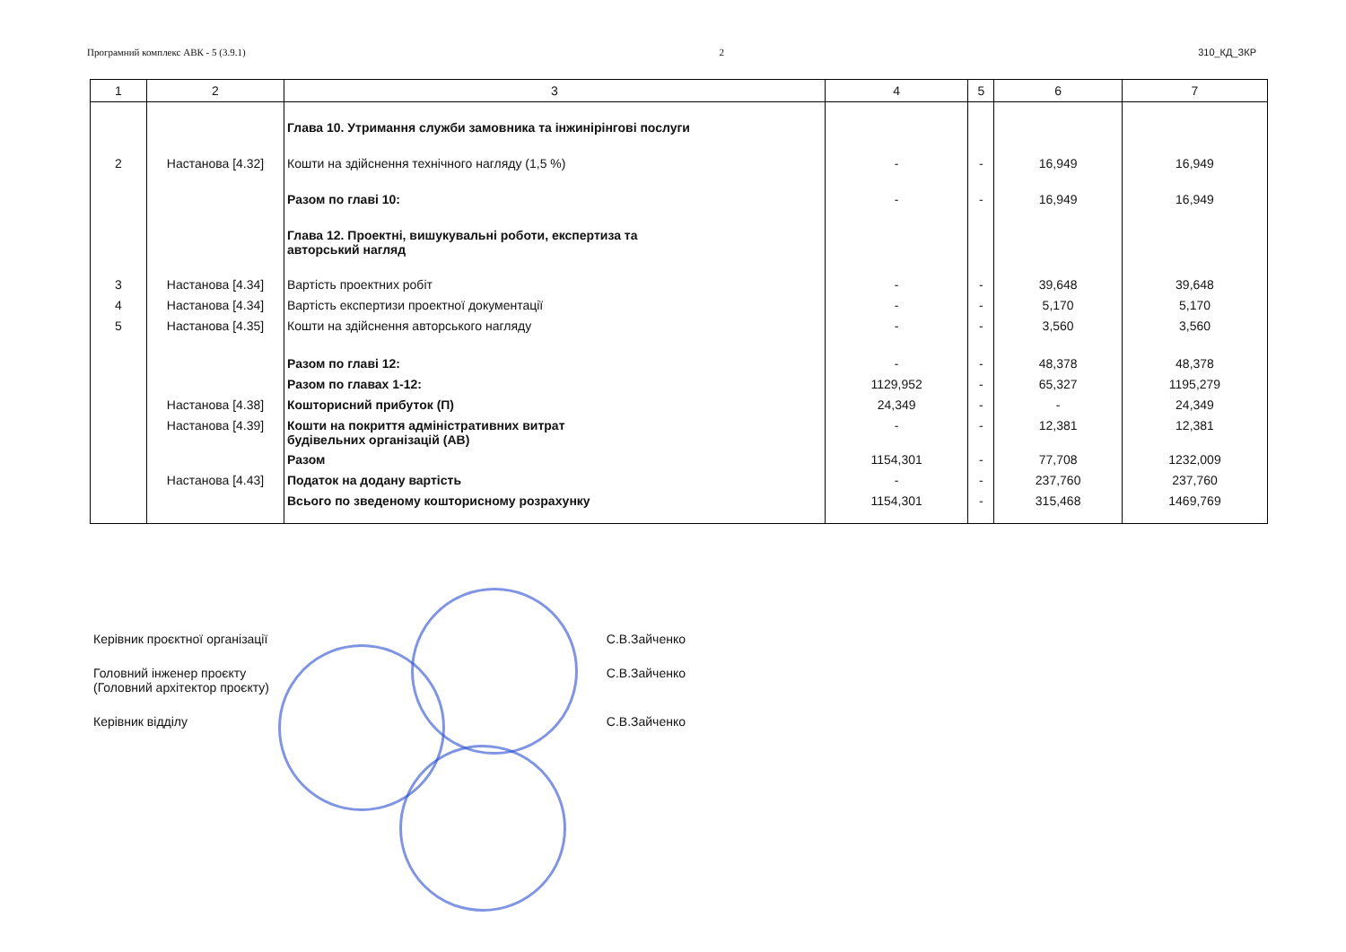Програмний комплекс АВК - 5 (3.9.1) 2 310_КД_ЗКР
| 1 | 2 | 3 | 4 | 5 | 6 | 7 |
| --- | --- | --- | --- | --- | --- | --- |
| | | Глава 10. Утримання служби замовника та інжинірінгові послуги | | | | |
| 2 | Настанова [4.32] | Кошти на здійснення технічного нагляду (1,5 %) | - | - | 16,949 | 16,949 |
| | | Разом по главі 10: | - | - | 16,949 | 16,949 |
| | | Глава 12. Проектні, вишукувальні роботи, експертиза та авторський нагляд | | | | |
| 3 | Настанова [4.34] | Вартість проектних робіт | - | - | 39,648 | 39,648 |
| 4 | Настанова [4.34] | Вартість експертизи проектної документації | - | - | 5,170 | 5,170 |
| 5 | Настанова [4.35] | Кошти на здійснення авторського нагляду | - | - | 3,560 | 3,560 |
| | | Разом по главі 12: | - | - | 48,378 | 48,378 |
| | | Разом по главах 1-12: | 1129,952 | - | 65,327 | 1195,279 |
| | Настанова [4.38] | Кошторисний прибуток (П) | 24,349 | - | - | 24,349 |
| | Настанова [4.39] | Кошти на покриття адміністративних витрат будівельних організацій (АВ) | - | - | 12,381 | 12,381 |
| | | Разом | 1154,301 | - | 77,708 | 1232,009 |
| | Настанова [4.43] | Податок на додану вартість | - | - | 237,760 | 237,760 |
| | | Всього по зведеному кошторисному розрахунку | 1154,301 | - | 315,468 | 1469,769 |
Керівник проєктної організації С.В.Зайченко
Головний інженер проєкту
(Головний архітектор проєкту) С.В.Зайченко
Керівник відділу С.В.Зайченко